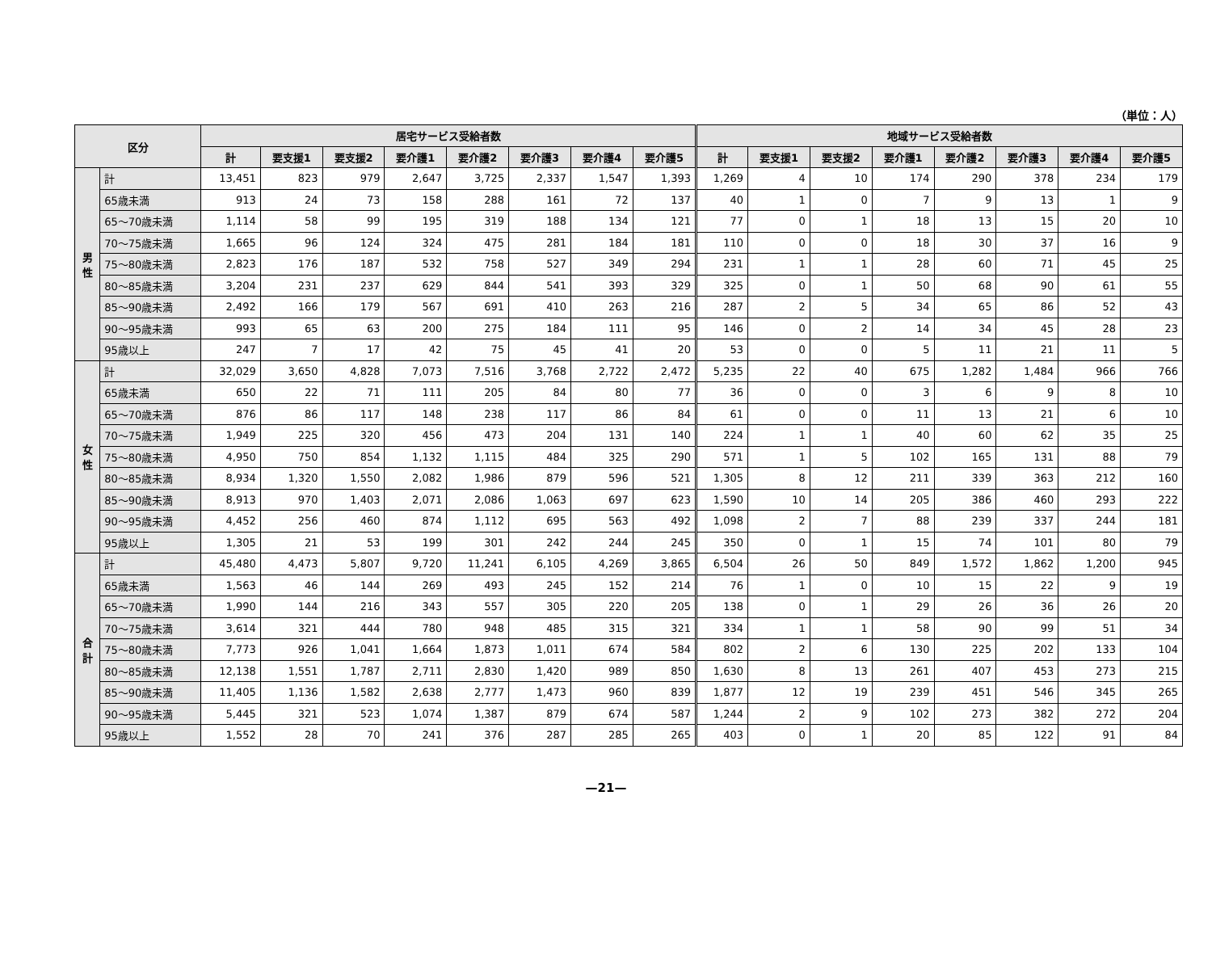（単位：人）
| 区分 | | 居宅サービス受給者数 | | | | | | | | 地域サービス受給者数 | | | | | | | |
| --- | --- | --- | --- | --- | --- | --- | --- | --- | --- | --- | --- | --- | --- | --- | --- | --- | --- |
| | | 計 | 要支援1 | 要支援2 | 要介護1 | 要介護2 | 要介護3 | 要介護4 | 要介護5 | 計 | 要支援1 | 要支援2 | 要介護1 | 要介護2 | 要介護3 | 要介護4 | 要介護5 |
| 男 性 | 計 | 13,451 | 823 | 979 | 2,647 | 3,725 | 2,337 | 1,547 | 1,393 | 1,269 | 4 | 10 | 174 | 290 | 378 | 234 | 179 |
| | 65歳未満 | 913 | 24 | 73 | 158 | 288 | 161 | 72 | 137 | 40 | 1 | 0 | 7 | 9 | 13 | 1 | 9 |
| | 65～70歳未満 | 1,114 | 58 | 99 | 195 | 319 | 188 | 134 | 121 | 77 | 0 | 1 | 18 | 13 | 15 | 20 | 10 |
| | 70～75歳未満 | 1,665 | 96 | 124 | 324 | 475 | 281 | 184 | 181 | 110 | 0 | 0 | 18 | 30 | 37 | 16 | 9 |
| | 75～80歳未満 | 2,823 | 176 | 187 | 532 | 758 | 527 | 349 | 294 | 231 | 1 | 1 | 28 | 60 | 71 | 45 | 25 |
| | 80～85歳未満 | 3,204 | 231 | 237 | 629 | 844 | 541 | 393 | 329 | 325 | 0 | 1 | 50 | 68 | 90 | 61 | 55 |
| | 85～90歳未満 | 2,492 | 166 | 179 | 567 | 691 | 410 | 263 | 216 | 287 | 2 | 5 | 34 | 65 | 86 | 52 | 43 |
| | 90～95歳未満 | 993 | 65 | 63 | 200 | 275 | 184 | 111 | 95 | 146 | 0 | 2 | 14 | 34 | 45 | 28 | 23 |
| | 95歳以上 | 247 | 7 | 17 | 42 | 75 | 45 | 41 | 20 | 53 | 0 | 0 | 5 | 11 | 21 | 11 | 5 |
| 女 性 | 計 | 32,029 | 3,650 | 4,828 | 7,073 | 7,516 | 3,768 | 2,722 | 2,472 | 5,235 | 22 | 40 | 675 | 1,282 | 1,484 | 966 | 766 |
| | 65歳未満 | 650 | 22 | 71 | 111 | 205 | 84 | 80 | 77 | 36 | 0 | 0 | 3 | 6 | 9 | 8 | 10 |
| | 65～70歳未満 | 876 | 86 | 117 | 148 | 238 | 117 | 86 | 84 | 61 | 0 | 0 | 11 | 13 | 21 | 6 | 10 |
| | 70～75歳未満 | 1,949 | 225 | 320 | 456 | 473 | 204 | 131 | 140 | 224 | 1 | 1 | 40 | 60 | 62 | 35 | 25 |
| | 75～80歳未満 | 4,950 | 750 | 854 | 1,132 | 1,115 | 484 | 325 | 290 | 571 | 1 | 5 | 102 | 165 | 131 | 88 | 79 |
| | 80～85歳未満 | 8,934 | 1,320 | 1,550 | 2,082 | 1,986 | 879 | 596 | 521 | 1,305 | 8 | 12 | 211 | 339 | 363 | 212 | 160 |
| | 85～90歳未満 | 8,913 | 970 | 1,403 | 2,071 | 2,086 | 1,063 | 697 | 623 | 1,590 | 10 | 14 | 205 | 386 | 460 | 293 | 222 |
| | 90～95歳未満 | 4,452 | 256 | 460 | 874 | 1,112 | 695 | 563 | 492 | 1,098 | 2 | 7 | 88 | 239 | 337 | 244 | 181 |
| | 95歳以上 | 1,305 | 21 | 53 | 199 | 301 | 242 | 244 | 245 | 350 | 0 | 1 | 15 | 74 | 101 | 80 | 79 |
| 合 計 | 計 | 45,480 | 4,473 | 5,807 | 9,720 | 11,241 | 6,105 | 4,269 | 3,865 | 6,504 | 26 | 50 | 849 | 1,572 | 1,862 | 1,200 | 945 |
| | 65歳未満 | 1,563 | 46 | 144 | 269 | 493 | 245 | 152 | 214 | 76 | 1 | 0 | 10 | 15 | 22 | 9 | 19 |
| | 65～70歳未満 | 1,990 | 144 | 216 | 343 | 557 | 305 | 220 | 205 | 138 | 0 | 1 | 29 | 26 | 36 | 26 | 20 |
| | 70～75歳未満 | 3,614 | 321 | 444 | 780 | 948 | 485 | 315 | 321 | 334 | 1 | 1 | 58 | 90 | 99 | 51 | 34 |
| | 75～80歳未満 | 7,773 | 926 | 1,041 | 1,664 | 1,873 | 1,011 | 674 | 584 | 802 | 2 | 6 | 130 | 225 | 202 | 133 | 104 |
| | 80～85歳未満 | 12,138 | 1,551 | 1,787 | 2,711 | 2,830 | 1,420 | 989 | 850 | 1,630 | 8 | 13 | 261 | 407 | 453 | 273 | 215 |
| | 85～90歳未満 | 11,405 | 1,136 | 1,582 | 2,638 | 2,777 | 1,473 | 960 | 839 | 1,877 | 12 | 19 | 239 | 451 | 546 | 345 | 265 |
| | 90～95歳未満 | 5,445 | 321 | 523 | 1,074 | 1,387 | 879 | 674 | 587 | 1,244 | 2 | 9 | 102 | 273 | 382 | 272 | 204 |
| | 95歳以上 | 1,552 | 28 | 70 | 241 | 376 | 287 | 285 | 265 | 403 | 0 | 1 | 20 | 85 | 122 | 91 | 84 |
—21—